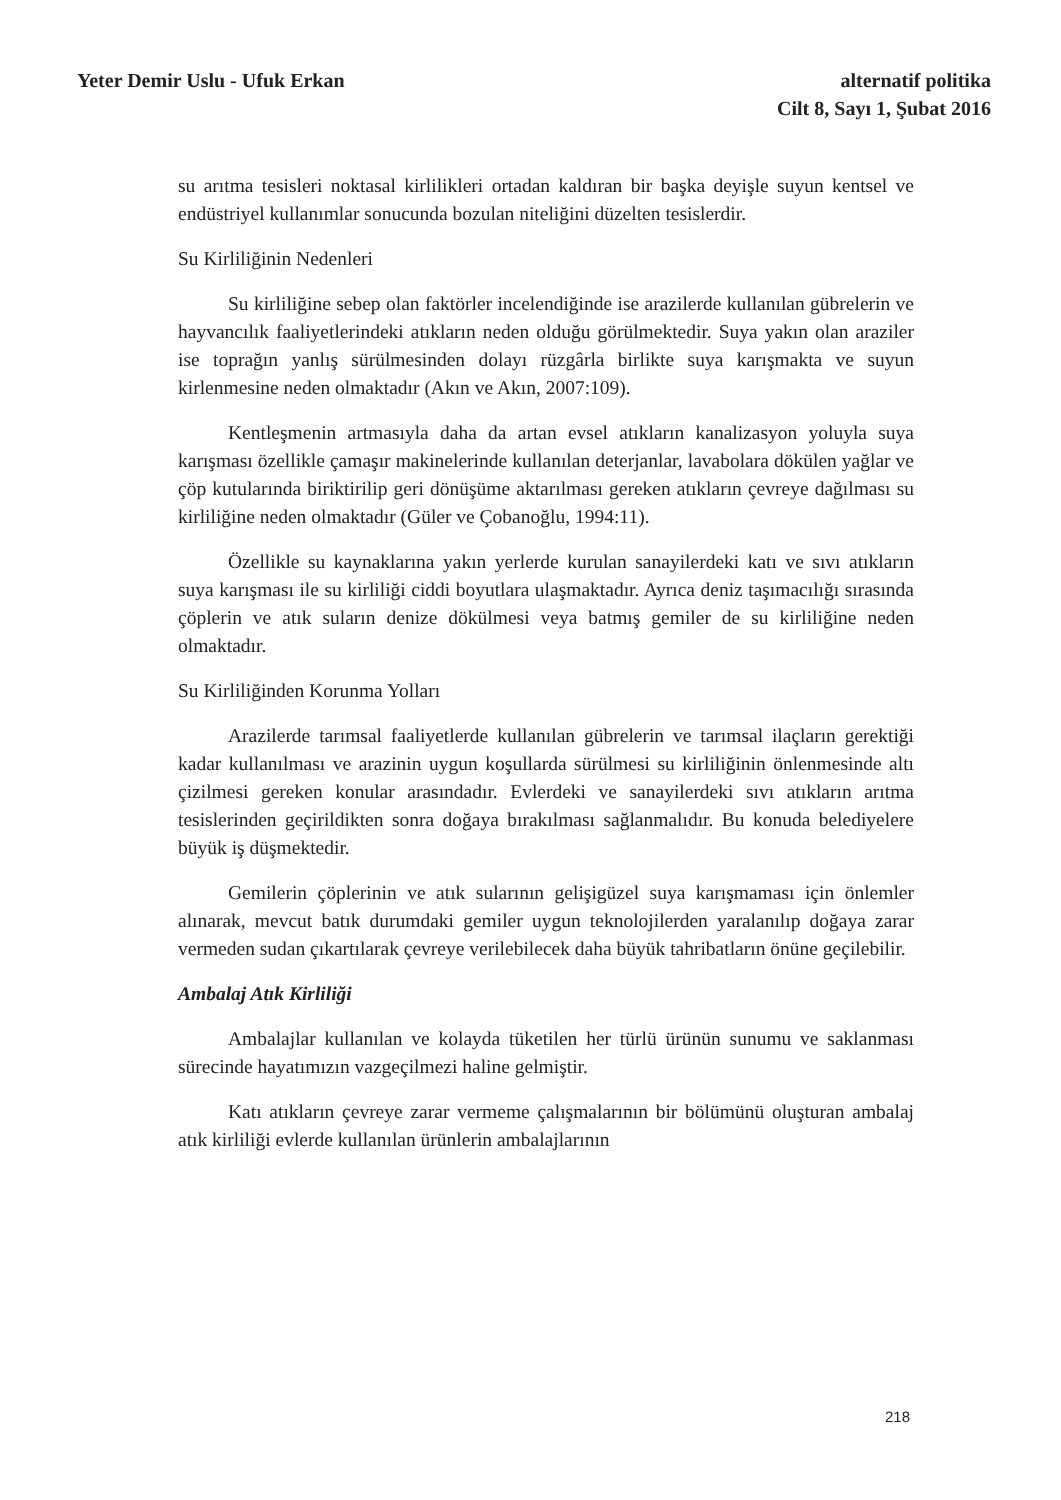Yeter Demir Uslu - Ufuk Erkan alternatif politika
Cilt 8, Sayı 1, Şubat 2016
su arıtma tesisleri noktasal kirlilikleri ortadan kaldıran bir başka deyişle suyun kentsel ve endüstriyel kullanımlar sonucunda bozulan niteliğini düzelten tesislerdir.
Su Kirliliğinin Nedenleri
Su kirliliğine sebep olan faktörler incelendiğinde ise arazilerde kullanılan gübrelerin ve hayvancılık faaliyetlerindeki atıkların neden olduğu görülmektedir. Suya yakın olan araziler ise toprağın yanlış sürülmesinden dolayı rüzgârla birlikte suya karışmakta ve suyun kirlenmesine neden olmaktadır (Akın ve Akın, 2007:109).
Kentleşmenin artmasıyla daha da artan evsel atıkların kanalizasyon yoluyla suya karışması özellikle çamaşır makinelerinde kullanılan deterjanlar, lavabolara dökülen yağlar ve çöp kutularında biriktirilip geri dönüşüme aktarılması gereken atıkların çevreye dağılması su kirliliğine neden olmaktadır (Güler ve Çobanoğlu, 1994:11).
Özellikle su kaynaklarına yakın yerlerde kurulan sanayilerdeki katı ve sıvı atıkların suya karışması ile su kirliliği ciddi boyutlara ulaşmaktadır. Ayrıca deniz taşımacılığı sırasında çöplerin ve atık suların denize dökülmesi veya batmış gemiler de su kirliliğine neden olmaktadır.
Su Kirliliğinden Korunma Yolları
Arazilerde tarımsal faaliyetlerde kullanılan gübrelerin ve tarımsal ilaçların gerektiği kadar kullanılması ve arazinin uygun koşullarda sürülmesi su kirliliğinin önlenmesinde altı çizilmesi gereken konular arasındadır. Evlerdeki ve sanayilerdeki sıvı atıkların arıtma tesislerinden geçirildikten sonra doğaya bırakılması sağlanmalıdır. Bu konuda belediyelere büyük iş düşmektedir.
Gemilerin çöplerinin ve atık sularının gelişigüzel suya karışmaması için önlemler alınarak, mevcut batık durumdaki gemiler uygun teknolojilerden yaralanılıp doğaya zarar vermeden sudan çıkartılarak çevreye verilebilecek daha büyük tahribatların önüne geçilebilir.
Ambalaj Atık Kirliliği
Ambalajlar kullanılan ve kolayda tüketilen her türlü ürünün sunumu ve saklanması sürecinde hayatımızın vazgeçilmezi haline gelmiştir.
Katı atıkların çevreye zarar vermeme çalışmalarının bir bölümünü oluşturan ambalaj atık kirliliği evlerde kullanılan ürünlerin ambalajlarının
218